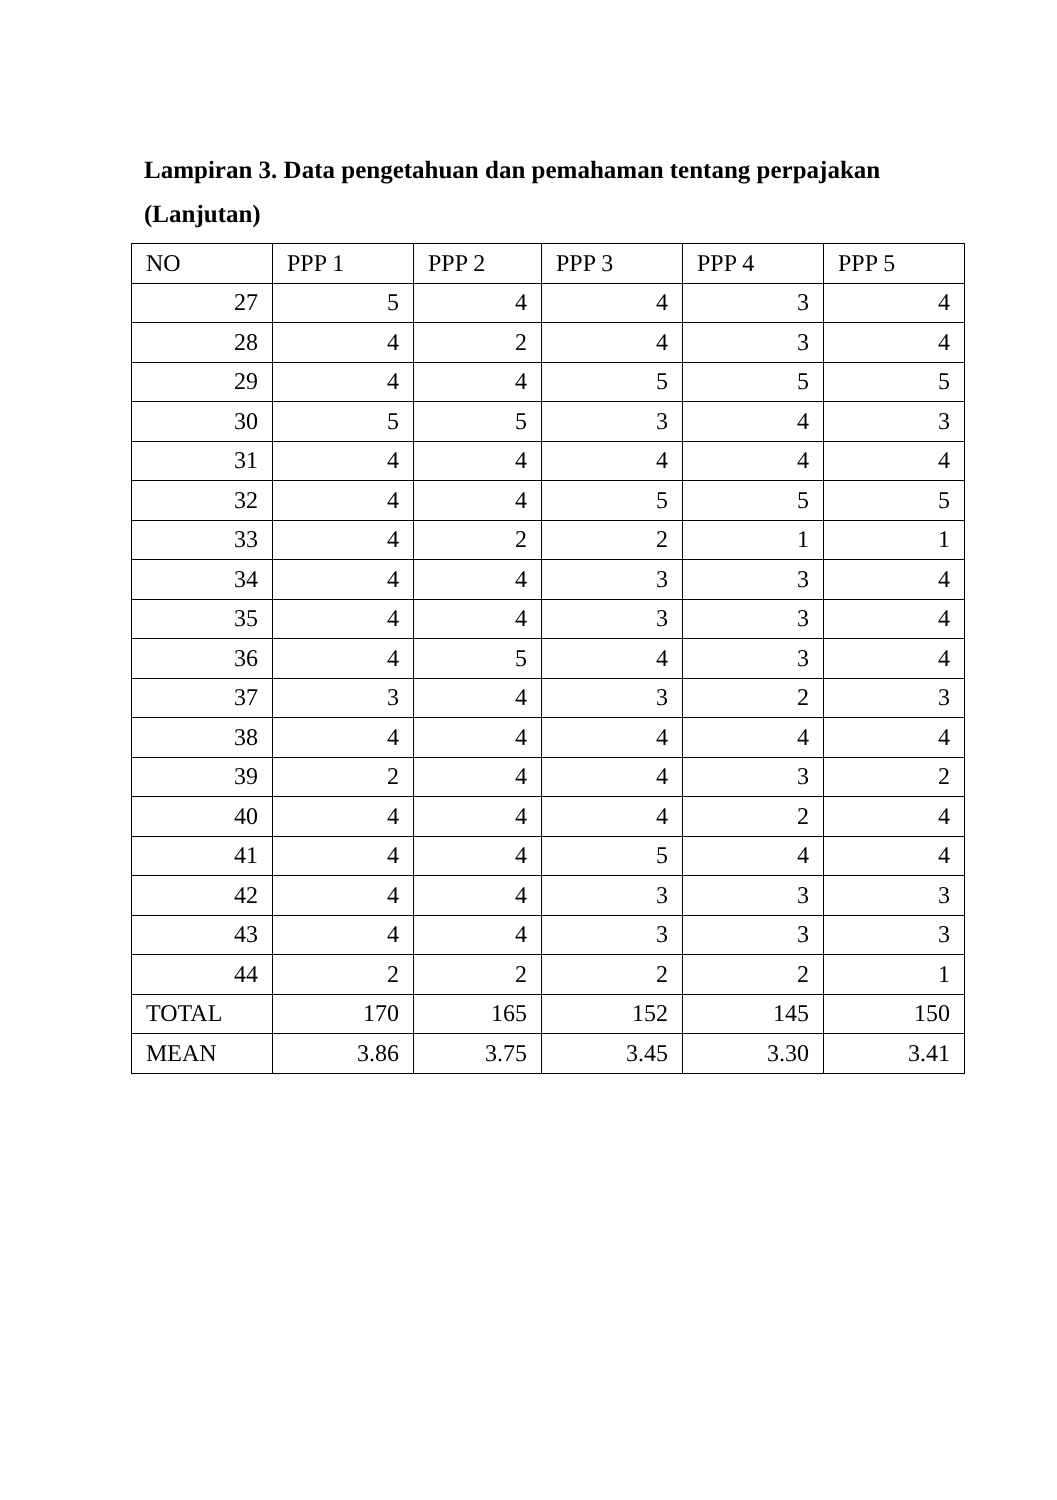Lampiran 3. Data pengetahuan dan pemahaman tentang perpajakan (Lanjutan)
| NO | PPP 1 | PPP 2 | PPP 3 | PPP 4 | PPP 5 |
| --- | --- | --- | --- | --- | --- |
| 27 | 5 | 4 | 4 | 3 | 4 |
| 28 | 4 | 2 | 4 | 3 | 4 |
| 29 | 4 | 4 | 5 | 5 | 5 |
| 30 | 5 | 5 | 3 | 4 | 3 |
| 31 | 4 | 4 | 4 | 4 | 4 |
| 32 | 4 | 4 | 5 | 5 | 5 |
| 33 | 4 | 2 | 2 | 1 | 1 |
| 34 | 4 | 4 | 3 | 3 | 4 |
| 35 | 4 | 4 | 3 | 3 | 4 |
| 36 | 4 | 5 | 4 | 3 | 4 |
| 37 | 3 | 4 | 3 | 2 | 3 |
| 38 | 4 | 4 | 4 | 4 | 4 |
| 39 | 2 | 4 | 4 | 3 | 2 |
| 40 | 4 | 4 | 4 | 2 | 4 |
| 41 | 4 | 4 | 5 | 4 | 4 |
| 42 | 4 | 4 | 3 | 3 | 3 |
| 43 | 4 | 4 | 3 | 3 | 3 |
| 44 | 2 | 2 | 2 | 2 | 1 |
| TOTAL | 170 | 165 | 152 | 145 | 150 |
| MEAN | 3.86 | 3.75 | 3.45 | 3.30 | 3.41 |